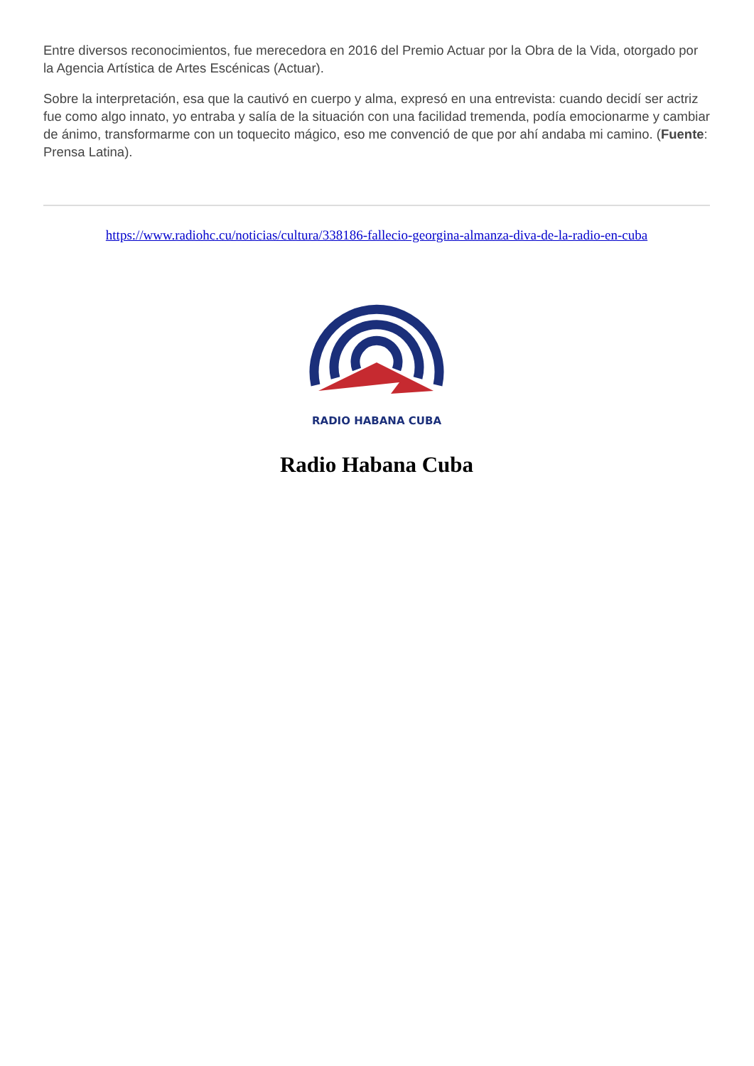Entre diversos reconocimientos, fue merecedora en 2016 del Premio Actuar por la Obra de la Vida, otorgado por la Agencia Artística de Artes Escénicas (Actuar).
Sobre la interpretación, esa que la cautivó en cuerpo y alma, expresó en una entrevista: cuando decidí ser actriz fue como algo innato, yo entraba y salía de la situación con una facilidad tremenda, podía emocionarme y cambiar de ánimo, transformarme con un toquecito mágico, eso me convenció de que por ahí andaba mi camino. (Fuente: Prensa Latina).
https://www.radiohc.cu/noticias/cultura/338186-fallecio-georgina-almanza-diva-de-la-radio-en-cuba
RADIO HABANA CUBA
Radio Habana Cuba